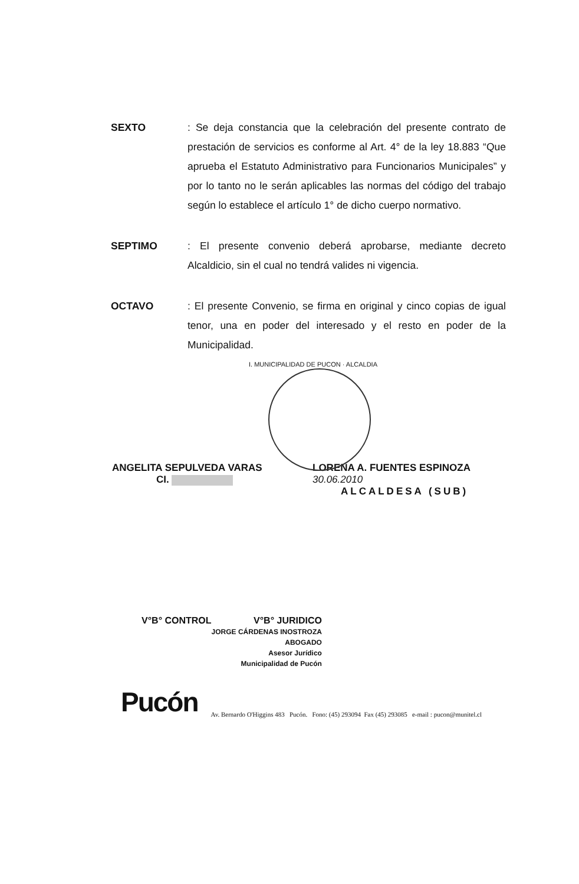SEXTO : Se deja constancia que la celebración del presente contrato de prestación de servicios es conforme al Art. 4° de la ley 18.883 “Que aprueba el Estatuto Administrativo para Funcionarios Municipales” y por lo tanto no le serán aplicables las normas del código del trabajo según lo establece el artículo 1° de dicho cuerpo normativo.
SEPTIMO : El presente convenio deberá aprobarse, mediante decreto Alcaldicio, sin el cual no tendrá valides ni vigencia.
OCTAVO : El presente Convenio, se firma en original y cinco copias de igual tenor, una en poder del interesado y el resto en poder de la Municipalidad.
I. MUNICIPALIDAD DE PUCON · ALCALDIA
ANGELITA SEPULVEDA VARAS
CI.
LORENA A. FUENTES ESPINOZA 30.06.2010
ALCALDESA (SUB)
V°B° CONTROL V°B° JURIDICO
JORGE CÁRDENAS INOSTROZA
ABOGADO
Asesor Jurídico
Municipalidad de Pucón
Pucón
Av. Bernardo O'Higgins 483 Pucón. Fono: (45) 293094 Fax (45) 293085 e-mail : pucon@munitel.cl